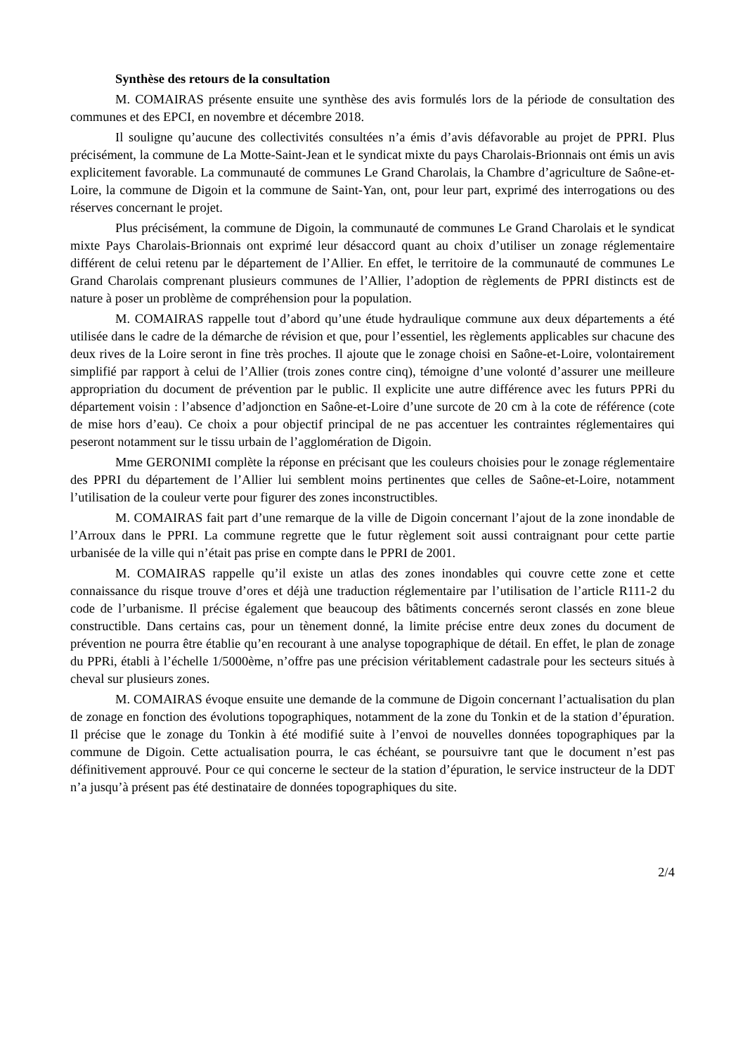Synthèse des retours de la consultation
M. COMAIRAS présente ensuite une synthèse des avis formulés lors de la période de consultation des communes et des EPCI, en novembre et décembre 2018.
Il souligne qu’aucune des collectivités consultées n’a émis d’avis défavorable au projet de PPRI. Plus précisément, la commune de La Motte-Saint-Jean et le syndicat mixte du pays Charolais-Brionnais ont émis un avis explicitement favorable. La communauté de communes Le Grand Charolais, la Chambre d’agriculture de Saône-et-Loire, la commune de Digoin et la commune de Saint-Yan, ont, pour leur part, exprimé des interrogations ou des réserves concernant le projet.
Plus précisément, la commune de Digoin, la communauté de communes Le Grand Charolais et le syndicat mixte Pays Charolais-Brionnais ont exprimé leur désaccord quant au choix d’utiliser un zonage réglementaire différent de celui retenu par le département de l’Allier. En effet, le territoire de la communauté de communes Le Grand Charolais comprenant plusieurs communes de l’Allier, l’adoption de règlements de PPRI distincts est de nature à poser un problème de compréhension pour la population.
M. COMAIRAS rappelle tout d’abord qu’une étude hydraulique commune aux deux départements a été utilisée dans le cadre de la démarche de révision et que, pour l’essentiel, les règlements applicables sur chacune des deux rives de la Loire seront in fine très proches. Il ajoute que le zonage choisi en Saône-et-Loire, volontairement simplifié par rapport à celui de l’Allier (trois zones contre cinq), témoigne d’une volonté d’assurer une meilleure appropriation du document de prévention par le public. Il explicite une autre différence avec les futurs PPRi du département voisin : l’absence d’adjonction en Saône-et-Loire d’une surcote de 20 cm à la cote de référence (cote de mise hors d’eau). Ce choix a pour objectif principal de ne pas accentuer les contraintes réglementaires qui peseront notamment sur le tissu urbain de l’agglomération de Digoin.
Mme GERONIMI complète la réponse en précisant que les couleurs choisies pour le zonage réglementaire des PPRI du département de l’Allier lui semblent moins pertinentes que celles de Saône-et-Loire, notamment l’utilisation de la couleur verte pour figurer des zones inconstructibles.
M. COMAIRAS fait part d’une remarque de la ville de Digoin concernant l’ajout de la zone inondable de l’Arroux dans le PPRI. La commune regrette que le futur règlement soit aussi contraignant pour cette partie urbanisée de la ville qui n’était pas prise en compte dans le PPRI de 2001.
M. COMAIRAS rappelle qu’il existe un atlas des zones inondables qui couvre cette zone et cette connaissance du risque trouve d’ores et déjà une traduction réglementaire par l’utilisation de l’article R111-2 du code de l’urbanisme. Il précise également que beaucoup des bâtiments concernés seront classés en zone bleue constructible. Dans certains cas, pour un tènement donné, la limite précise entre deux zones du document de prévention ne pourra être établie qu’en recourant à une analyse topographique de détail. En effet, le plan de zonage du PPRi, établi à l’échelle 1/5000ème, n’offre pas une précision véritablement cadastrale pour les secteurs situés à cheval sur plusieurs zones.
M. COMAIRAS évoque ensuite une demande de la commune de Digoin concernant l’actualisation du plan de zonage en fonction des évolutions topographiques, notamment de la zone du Tonkin et de la station d’épuration. Il précise que le zonage du Tonkin à été modifié suite à l’envoi de nouvelles données topographiques par la commune de Digoin. Cette actualisation pourra, le cas échéant, se poursuivre tant que le document n’est pas définitivement approuvé. Pour ce qui concerne le secteur de la station d’épuration, le service instructeur de la DDT n’a jusqu’à présent pas été destinataire de données topographiques du site.
2/4